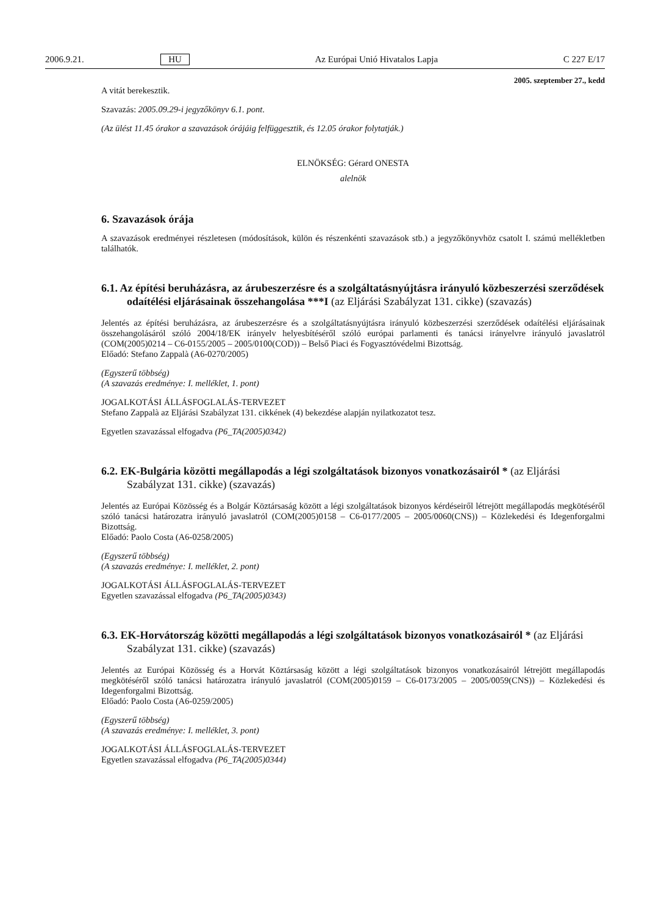2006.9.21. HU Az Európai Unió Hivatalos Lapja C 227 E/17
2005. szeptember 27., kedd
A vitát berekesztik.
Szavazás: 2005.09.29-i jegyzőkönyv 6.1. pont.
(Az ülést 11.45 órakor a szavazások órájáig felfüggesztik, és 12.05 órakor folytatják.)
ELNÖKSÉG: Gérard ONESTA
alelnök
6. Szavazások órája
A szavazások eredményei részletesen (módosítások, külön és részenkénti szavazások stb.) a jegyzőkönyvhöz csatolt I. számú mellékletben találhatók.
6.1. Az építési beruházásra, az árubeszerzésre és a szolgáltatásnyújtásra irányuló közbeszerzési szerződések odaítélési eljárásainak összehangolása ***I (az Eljárási Szabályzat 131. cikke) (szavazás)
Jelentés az építési beruházásra, az árubeszerzésre és a szolgáltatásnyújtásra irányuló közbeszerzési szerződések odaítélési eljárásainak összehangolásáról szóló 2004/18/EK irányelv helyesbítéséről szóló európai parlamenti és tanácsi irányelvre irányuló javaslatról (COM(2005)0214 – C6-0155/2005 – 2005/0100(COD)) – Belső Piaci és Fogyasztóvédelmi Bizottság.
Előadó: Stefano Zappalà (A6-0270/2005)
(Egyszerű többség)
(A szavazás eredménye: I. melléklet, 1. pont)
JOGALKOTÁSI ÁLLÁSFOGLALÁS-TERVEZET
Stefano Zappalà az Eljárási Szabályzat 131. cikkének (4) bekezdése alapján nyilatkozatot tesz.
Egyetlen szavazással elfogadva (P6_TA(2005)0342)
6.2. EK-Bulgária közötti megállapodás a légi szolgáltatások bizonyos vonatkozásairól * (az Eljárási Szabályzat 131. cikke) (szavazás)
Jelentés az Európai Közösség és a Bolgár Köztársaság között a légi szolgáltatások bizonyos kérdéseiről létrejött megállapodás megkötéséről szóló tanácsi határozatra irányuló javaslatról (COM(2005)0158 – C6-0177/2005 – 2005/0060(CNS)) – Közlekedési és Idegenforgalmi Bizottság.
Előadó: Paolo Costa (A6-0258/2005)
(Egyszerű többség)
(A szavazás eredménye: I. melléklet, 2. pont)
JOGALKOTÁSI ÁLLÁSFOGLALÁS-TERVEZET
Egyetlen szavazással elfogadva (P6_TA(2005)0343)
6.3. EK-Horvátország közötti megállapodás a légi szolgáltatások bizonyos vonatkozásairól * (az Eljárási Szabályzat 131. cikke) (szavazás)
Jelentés az Európai Közösség és a Horvát Köztársaság között a légi szolgáltatások bizonyos vonatkozásairól létrejött megállapodás megkötéséről szóló tanácsi határozatra irányuló javaslatról (COM(2005)0159 – C6-0173/2005 – 2005/0059(CNS)) – Közlekedési és Idegenforgalmi Bizottság.
Előadó: Paolo Costa (A6-0259/2005)
(Egyszerű többség)
(A szavazás eredménye: I. melléklet, 3. pont)
JOGALKOTÁSI ÁLLÁSFOGLALÁS-TERVEZET
Egyetlen szavazással elfogadva (P6_TA(2005)0344)